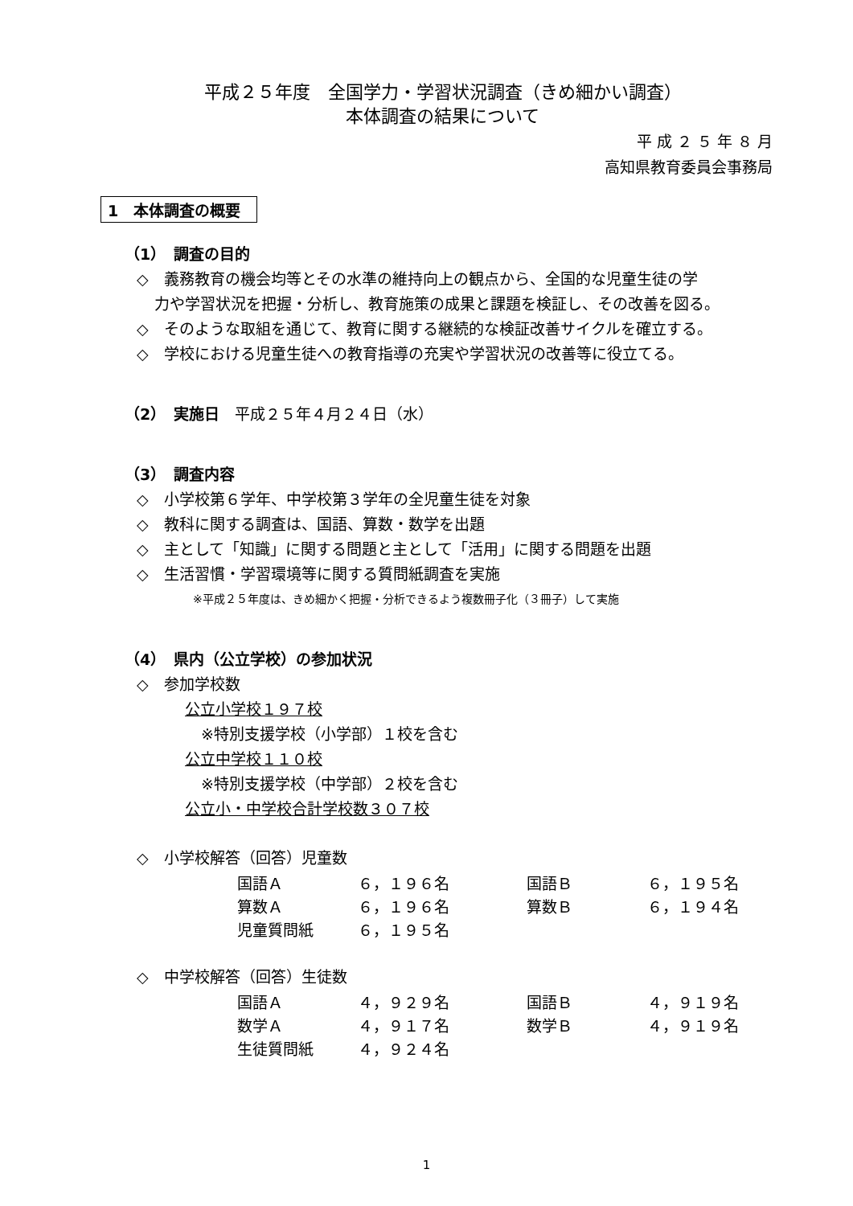平成２５年度　全国学力・学習状況調査（きめ細かい調査）
本体調査の結果について
平 成 ２ ５ 年 ８ 月
高知県教育委員会事務局
1　本体調査の概要
（1）　調査の目的
◇　義務教育の機会均等とその水準の維持向上の観点から、全国的な児童生徒の学
力や学習状況を把握・分析し、教育施策の成果と課題を検証し、その改善を図る。
◇　そのような取組を通じて、教育に関する継続的な検証改善サイクルを確立する。
◇　学校における児童生徒への教育指導の充実や学習状況の改善等に役立てる。
（2）　実施日　平成２５年４月２４日（水）
（3）　調査内容
◇　小学校第６学年、中学校第３学年の全児童生徒を対象
◇　教科に関する調査は、国語、算数・数学を出題
◇　主として「知識」に関する問題と主として「活用」に関する問題を出題
◇　生活習慣・学習環境等に関する質問紙調査を実施
※平成２５年度は、きめ細かく把握・分析できるよう複数冊子化（３冊子）して実施
（4）　県内（公立学校）の参加状況
◇　参加学校数
公立小学校１９７校
※特別支援学校（小学部）１校を含む
公立中学校１１０校
※特別支援学校（中学部）２校を含む
公立小・中学校合計学校数３０７校
◇　小学校解答（回答）児童数
| 国語Ａ | ６，１９６名 | 国語Ｂ | ６，１９５名 |
| 算数Ａ | ６，１９６名 | 算数Ｂ | ６，１９４名 |
| 児童質問紙 | ６，１９５名 | | |
◇　中学校解答（回答）生徒数
| 国語Ａ | ４，９２９名 | 国語Ｂ | ４，９１９名 |
| 数学Ａ | ４，９１７名 | 数学Ｂ | ４，９１９名 |
| 生徒質問紙 | ４，９２４名 | | |
1